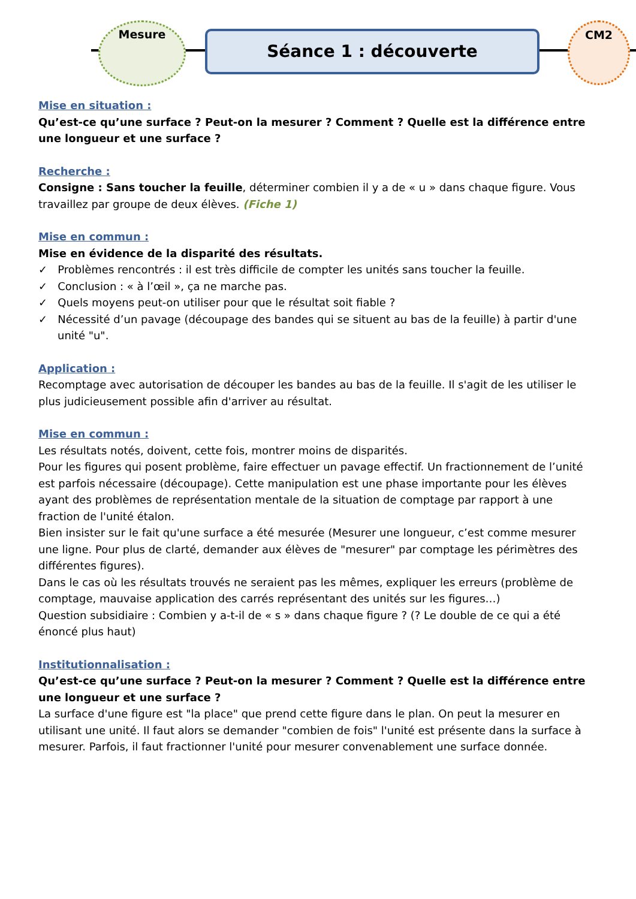Mesure
Séance 1 : découverte
CM2
Mise en situation :
Qu’est-ce qu’une surface ? Peut-on la mesurer ? Comment ? Quelle est la différence entre une longueur et une surface ?
Recherche :
Consigne : Sans toucher la feuille, déterminer combien il y a de « u » dans chaque figure. Vous travaillez par groupe de deux élèves. (Fiche 1)
Mise en commun :
Mise en évidence de la disparité des résultats.
✓ Problèmes rencontrés : il est très difficile de compter les unités sans toucher la feuille.
✓ Conclusion : « à l’œil », ça ne marche pas.
✓ Quels moyens peut-on utiliser pour que le résultat soit fiable ?
✓ Nécessité d’un pavage (découpage des bandes qui se situent au bas de la feuille) à partir d'une unité "u".
Application :
Recomptage avec autorisation de découper les bandes au bas de la feuille. Il s'agit de les utiliser le plus judicieusement possible afin d'arriver au résultat.
Mise en commun :
Les résultats notés, doivent, cette fois, montrer moins de disparités.
Pour les figures qui posent problème, faire effectuer un pavage effectif. Un fractionnement de l’unité est parfois nécessaire (découpage). Cette manipulation est une phase importante pour les élèves ayant des problèmes de représentation mentale de la situation de comptage par rapport à une fraction de l'unité étalon.
Bien insister sur le fait qu'une surface a été mesurée (Mesurer une longueur, c’est comme mesurer une ligne. Pour plus de clarté, demander aux élèves de "mesurer" par comptage les périmètres des différentes figures).
Dans le cas où les résultats trouvés ne seraient pas les mêmes, expliquer les erreurs (problème de comptage, mauvaise application des carrés représentant des unités sur les figures…)
Question subsidiaire : Combien y a-t-il de « s » dans chaque figure ? (? Le double de ce qui a été énoncé plus haut)
Institutionnalisation :
Qu’est-ce qu’une surface ? Peut-on la mesurer ? Comment ? Quelle est la différence entre une longueur et une surface ?
La surface d'une figure est "la place" que prend cette figure dans le plan. On peut la mesurer en utilisant une unité. Il faut alors se demander "combien de fois" l'unité est présente dans la surface à mesurer. Parfois, il faut fractionner l'unité pour mesurer convenablement une surface donnée.